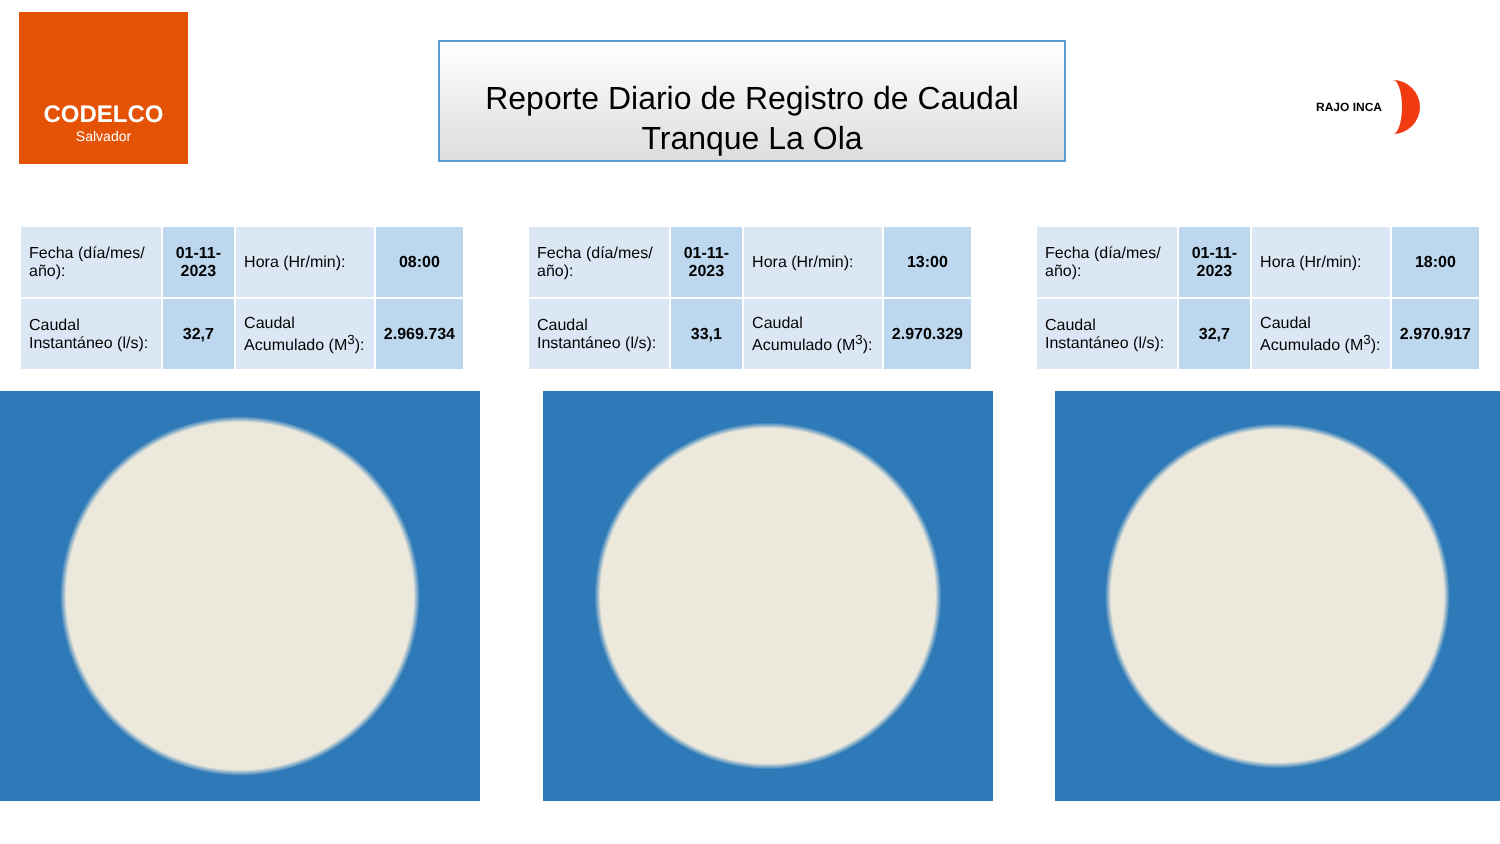CODELCO
Salvador
Reporte Diario de Registro de Caudal
Tranque La Ola
RAJO INCA
| Fecha (día/mes/ año): | 01-11-2023 | Hora (Hr/min): | 08:00 |
| Caudal Instantáneo (l/s): | 32,7 | Caudal Acumulado (M<sup>3</sup>): | 2.969.734 |
| Fecha (día/mes/ año): | 01-11-2023 | Hora (Hr/min): | 13:00 |
| Caudal Instantáneo (l/s): | 33,1 | Caudal Acumulado (M<sup>3</sup>): | 2.970.329 |
| Fecha (día/mes/ año): | 01-11-2023 | Hora (Hr/min): | 18:00 |
| Caudal Instantáneo (l/s): | 32,7 | Caudal Acumulado (M<sup>3</sup>): | 2.970.917 |